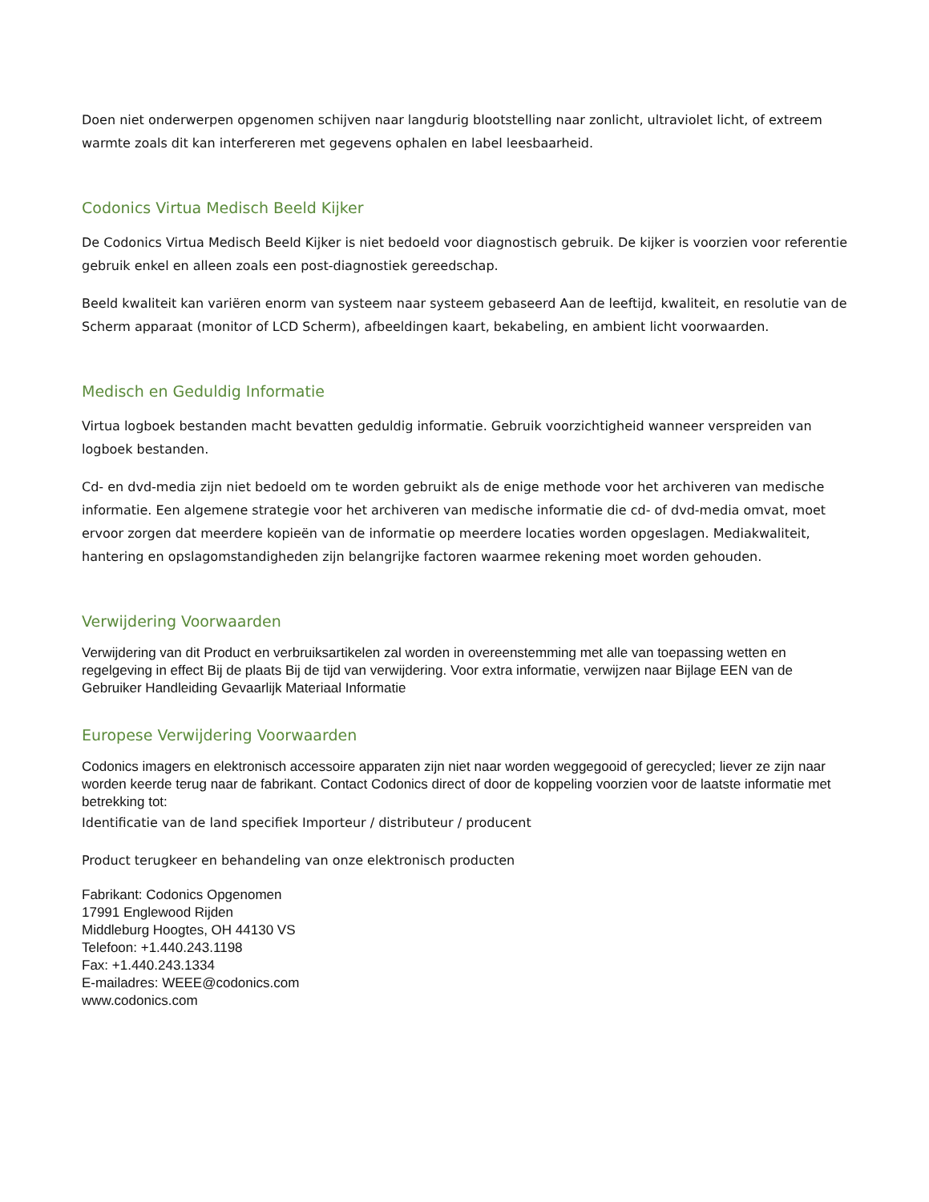Doen niet onderwerpen opgenomen schijven naar langdurig blootstelling naar zonlicht, ultraviolet licht, of extreem warmte zoals dit kan interfereren met gegevens ophalen en label leesbaarheid.
Codonics Virtua Medisch Beeld Kijker
De Codonics Virtua Medisch Beeld Kijker is niet bedoeld voor diagnostisch gebruik. De kijker is voorzien voor referentie gebruik enkel en alleen zoals een post-diagnostiek gereedschap.
Beeld kwaliteit kan variëren enorm van systeem naar systeem gebaseerd Aan de leeftijd, kwaliteit, en resolutie van de Scherm apparaat (monitor of LCD Scherm), afbeeldingen kaart, bekabeling, en ambient licht voorwaarden.
Medisch en Geduldig Informatie
Virtua logboek bestanden macht bevatten geduldig informatie. Gebruik voorzichtigheid wanneer verspreiden van logboek bestanden.
Cd- en dvd-media zijn niet bedoeld om te worden gebruikt als de enige methode voor het archiveren van medische informatie. Een algemene strategie voor het archiveren van medische informatie die cd- of dvd-media omvat, moet ervoor zorgen dat meerdere kopieën van de informatie op meerdere locaties worden opgeslagen. Mediakwaliteit, hantering en opslagomstandigheden zijn belangrijke factoren waarmee rekening moet worden gehouden.
Verwijdering Voorwaarden
Verwijdering van dit Product en verbruiksartikelen zal worden in overeenstemming met alle van toepassing wetten en regelgeving in effect Bij de plaats Bij de tijd van verwijdering. Voor extra informatie, verwijzen naar Bijlage EEN van de Gebruiker Handleiding Gevaarlijk Materiaal Informatie
Europese Verwijdering Voorwaarden
Codonics imagers en elektronisch accessoire apparaten zijn niet naar worden weggegooid of gerecycled; liever ze zijn naar worden keerde terug naar de fabrikant. Contact Codonics direct of door de koppeling voorzien voor de laatste informatie met betrekking tot:
Identificatie van de land specifiek Importeur / distributeur / producent
Product terugkeer en behandeling van onze elektronisch producten
Fabrikant: Codonics Opgenomen
17991 Englewood Rijden
Middleburg Hoogtes, OH 44130 VS
Telefoon: +1.440.243.1198
Fax: +1.440.243.1334
E-mailadres: WEEE@codonics.com
www.codonics.com